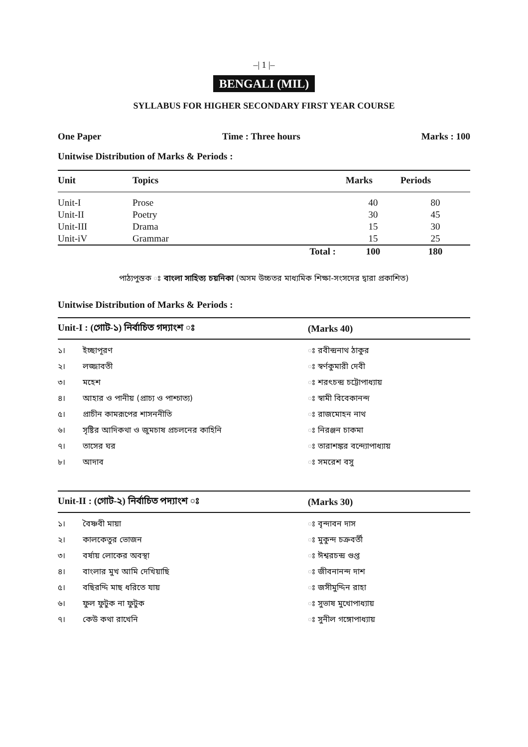–| 1 |–
BENGALI (MIL)
SYLLABUS FOR HIGHER SECONDARY FIRST YEAR COURSE
One Paper Time : Three hours Marks : 100
Unitwise Distribution of Marks & Periods :
| Unit | Topics | | Marks | Periods |
| --- | --- | --- | --- | --- |
| Unit-I | Prose | | 40 | 80 |
| Unit-II | Poetry | | 30 | 45 |
| Unit-III | Drama | | 15 | 30 |
| Unit-iV | Grammar | | 15 | 25 |
| | | Total : | 100 | 180 |
পাঠ্যপুস্তক ঃ বাংলা সাহিত্য চয়নিকা (অসম উচ্চতর মাধ্যমিক শিক্ষা-সংসদের দ্বারা প্রকাশিত)
Unitwise Distribution of Marks & Periods :
| Unit-I : (গোট-১) নির্বাচিত গদ্যাংশ ঃ | | (Marks 40) |
| --- | --- | --- |
| ১। | ইচ্ছাপূরণ | ঃ রবীন্দ্রনাথ ঠাকুর |
| ২। | লজ্জাবতী | ঃ স্বর্ণকুমারী দেবী |
| ৩। | মহেশ | ঃ শরৎচন্দ্র চট্টোপাধ্যায় |
| ৪। | আহার ও পানীয় (প্রাচ্য ও পাশ্চাত্য) | ঃ স্বামী বিবেকানন্দ |
| ৫। | প্রাচীন কামরূপের শাসননীতি | ঃ রাজমোহন নাথ |
| ৬। | সৃষ্টির আদিকথা ও জুমচাষ প্রচলনের কাহিনি | ঃ নিরঞ্জন চাকমা |
| ৭। | তাসের ঘর | ঃ তারাশঙ্কর বন্দ্যোপাধ্যায় |
| ৮। | আদাব | ঃ সমরেশ বসু |
| Unit-II : (গোট-২) নির্বাচিত পদ্যাংশ ঃ | | (Marks 30) |
| --- | --- | --- |
| ১। | বৈষ্ণবী মায়া | ঃ বৃন্দাবন দাস |
| ২। | কালকেতুর ভোজন | ঃ মুকুন্দ চক্রবর্তী |
| ৩। | বর্ষায় লোকের অবস্থা | ঃ ঈশ্বরচন্দ্র গুপ্ত |
| ৪। | বাংলার মুখ আমি দেখিয়াছি | ঃ জীবনানন্দ দাশ |
| ৫। | বছিরদ্দি মাছ ধরিতে যায় | ঃ জসীমুদ্দিন রাহা |
| ৬। | ফুল ফুটুক না ফুটুক | ঃ সুভাষ মুখোপাধ্যায় |
| ৭। | কেউ কথা রাখেনি | ঃ সুনীল গঙ্গোপাধ্যায় |